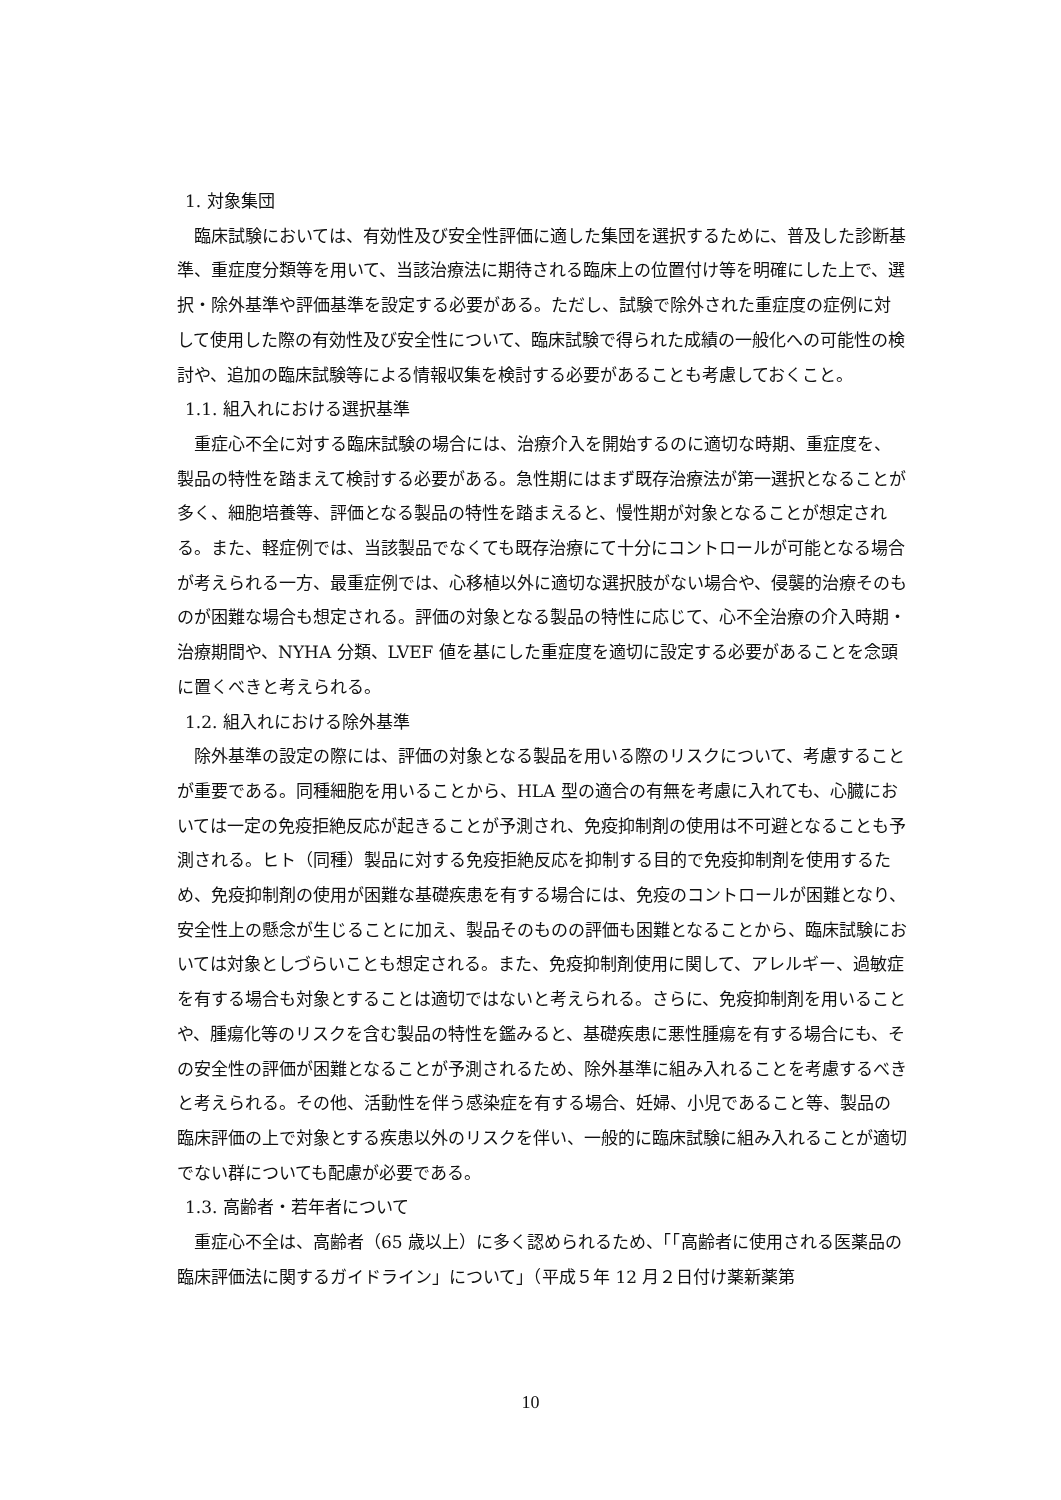1. 対象集団
臨床試験においては、有効性及び安全性評価に適した集団を選択するために、普及した診断基準、重症度分類等を用いて、当該治療法に期待される臨床上の位置付け等を明確にした上で、選択・除外基準や評価基準を設定する必要がある。ただし、試験で除外された重症度の症例に対して使用した際の有効性及び安全性について、臨床試験で得られた成績の一般化への可能性の検討や、追加の臨床試験等による情報収集を検討する必要があることも考慮しておくこと。
1.1. 組入れにおける選択基準
重症心不全に対する臨床試験の場合には、治療介入を開始するのに適切な時期、重症度を、製品の特性を踏まえて検討する必要がある。急性期にはまず既存治療法が第一選択となることが多く、細胞培養等、評価となる製品の特性を踏まえると、慢性期が対象となることが想定される。また、軽症例では、当該製品でなくても既存治療にて十分にコントロールが可能となる場合が考えられる一方、最重症例では、心移植以外に適切な選択肢がない場合や、侵襲的治療そのものが困難な場合も想定される。評価の対象となる製品の特性に応じて、心不全治療の介入時期・治療期間や、NYHA 分類、LVEF 値を基にした重症度を適切に設定する必要があることを念頭に置くべきと考えられる。
1.2. 組入れにおける除外基準
除外基準の設定の際には、評価の対象となる製品を用いる際のリスクについて、考慮することが重要である。同種細胞を用いることから、HLA 型の適合の有無を考慮に入れても、心臓においては一定の免疫拒絶反応が起きることが予測され、免疫抑制剤の使用は不可避となることも予測される。ヒト（同種）製品に対する免疫拒絶反応を抑制する目的で免疫抑制剤を使用するため、免疫抑制剤の使用が困難な基礎疾患を有する場合には、免疫のコントロールが困難となり、安全性上の懸念が生じることに加え、製品そのものの評価も困難となることから、臨床試験においては対象としづらいことも想定される。また、免疫抑制剤使用に関して、アレルギー、過敏症を有する場合も対象とすることは適切ではないと考えられる。さらに、免疫抑制剤を用いることや、腫瘍化等のリスクを含む製品の特性を鑑みると、基礎疾患に悪性腫瘍を有する場合にも、その安全性の評価が困難となることが予測されるため、除外基準に組み入れることを考慮するべきと考えられる。その他、活動性を伴う感染症を有する場合、妊婦、小児であること等、製品の臨床評価の上で対象とする疾患以外のリスクを伴い、一般的に臨床試験に組み入れることが適切でない群についても配慮が必要である。
1.3. 高齢者・若年者について
重症心不全は、高齢者（65 歳以上）に多く認められるため、「「高齢者に使用される医薬品の臨床評価法に関するガイドライン」について」（平成５年 12 月２日付け薬新薬第
10